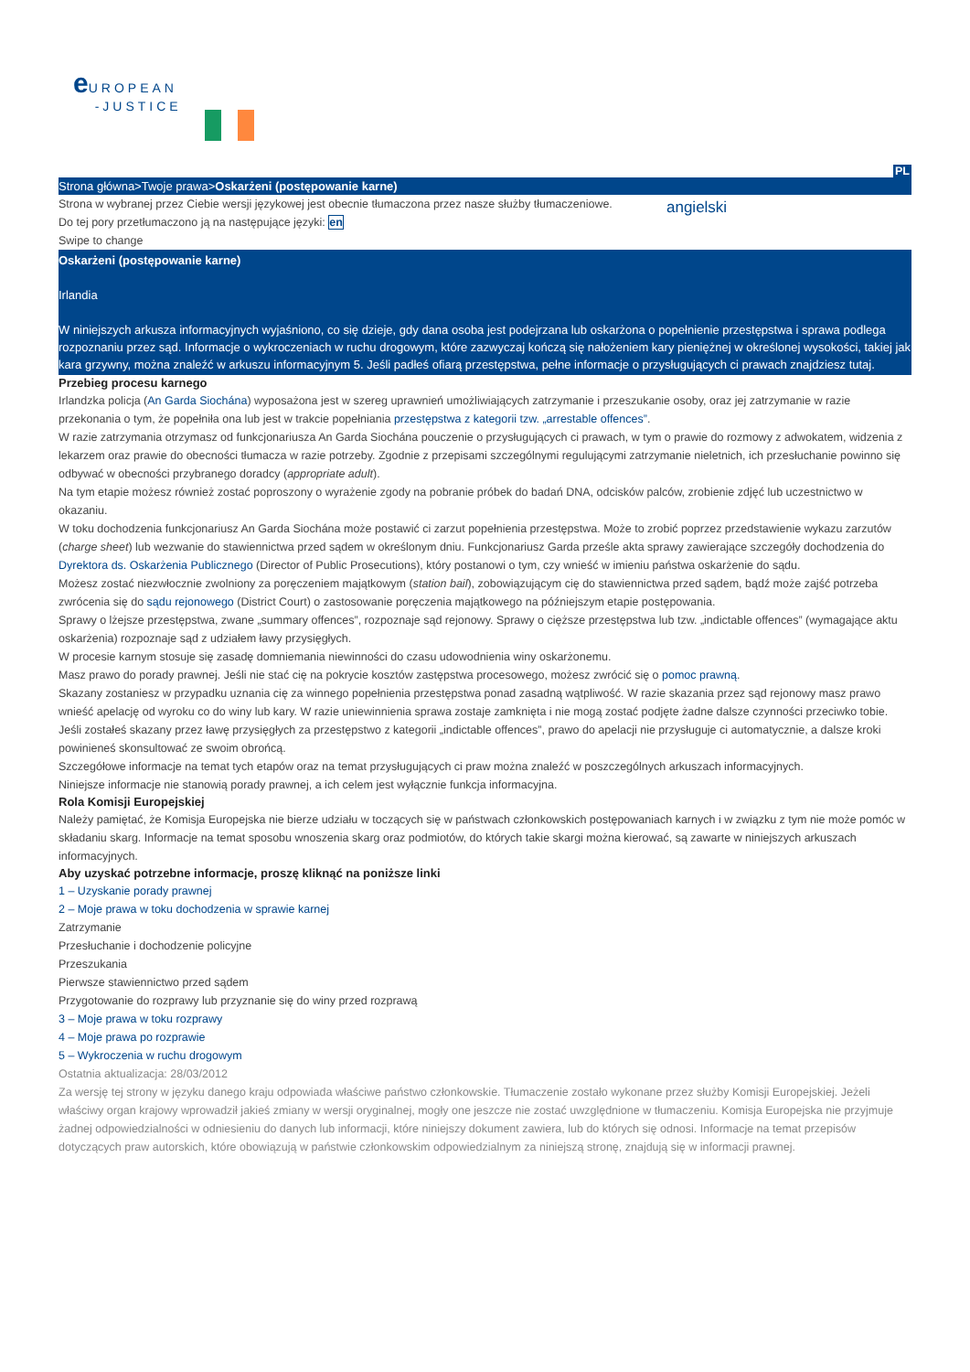e UROPEAN
-JUSTICE
PL
Strona główna>Twoje prawa>Oskarżeni (postępowanie karne)
Strona w wybranej przez Ciebie wersji językowej jest obecnie tłumaczona przez nasze służby tłumaczeniowe.
Do tej pory przetłumaczono ją na następujące języki: en
Swipe to change
angielski
Oskarżeni (postępowanie karne)
Irlandia
W niniejszych arkusza informacyjnych wyjaśniono, co się dzieje, gdy dana osoba jest podejrzana lub oskarżona o popełnienie przestępstwa i sprawa podlega rozpoznaniu przez sąd. Informacje o wykroczeniach w ruchu drogowym, które zazwyczaj kończą się nałożeniem kary pieniężnej w określonej wysokości, takiej jak kara grzywny, można znaleźć w arkuszu informacyjnym 5. Jeśli padłeś ofiarą przestępstwa, pełne informacje o przysługujących ci prawach znajdziesz tutaj.
Przebieg procesu karnego
Irlandzka policja (An Garda Siochána) wyposażona jest w szereg uprawnień umożliwiających zatrzymanie i przeszukanie osoby, oraz jej zatrzymanie w razie przekonania o tym, że popełniła ona lub jest w trakcie popełniania przestępstwa z kategorii tzw. „arrestable offences”.
W razie zatrzymania otrzymasz od funkcjonariusza An Garda Siochána pouczenie o przysługujących ci prawach, w tym o prawie do rozmowy z adwokatem, widzenia z lekarzem oraz prawie do obecności tłumacza w razie potrzeby. Zgodnie z przepisami szczególnymi regulującymi zatrzymanie nieletnich, ich przesłuchanie powinno się odbywać w obecności przybranego doradcy (appropriate adult).
Na tym etapie możesz również zostać poproszony o wyrażenie zgody na pobranie próbek do badań DNA, odcisków palców, zrobienie zdjęć lub uczestnictwo w okazaniu.
W toku dochodzenia funkcjonariusz An Garda Siochána może postawić ci zarzut popełnienia przestępstwa. Może to zrobić poprzez przedstawienie wykazu zarzutów (charge sheet) lub wezwanie do stawiennictwa przed sądem w określonym dniu. Funkcjonariusz Garda prześle akta sprawy zawierające szczegóły dochodzenia do Dyrektora ds. Oskarżenia Publicznego (Director of Public Prosecutions), który postanowi o tym, czy wnieść w imieniu państwa oskarżenie do sądu.
Możesz zostać niezwłocznie zwolniony za poręczeniem majątkowym (station bail), zobowiązującym cię do stawiennictwa przed sądem, bądź może zajść potrzeba zwrócenia się do sądu rejonowego (District Court) o zastosowanie poręczenia majątkowego na późniejszym etapie postępowania.
Sprawy o lżejsze przestępstwa, zwane „summary offences”, rozpoznaje sąd rejonowy. Sprawy o cięższe przestępstwa lub tzw. „indictable offences” (wymagające aktu oskarżenia) rozpoznaje sąd z udziałem ławy przysięgłych.
W procesie karnym stosuje się zasadę domniemania niewinności do czasu udowodnienia winy oskarżonemu.
Masz prawo do porady prawnej. Jeśli nie stać cię na pokrycie kosztów zastępstwa procesowego, możesz zwrócić się o pomoc prawną.
Skazany zostaniesz w przypadku uznania cię za winnego popełnienia przestępstwa ponad zasadną wątpliwość. W razie skazania przez sąd rejonowy masz prawo wnieść apelację od wyroku co do winy lub kary. W razie uniewinnienia sprawa zostaje zamknięta i nie mogą zostać podjęte żadne dalsze czynności przeciwko tobie.
Jeśli zostałeś skazany przez ławę przysięgłych za przestępstwo z kategorii „indictable offences”, prawo do apelacji nie przysługuje ci automatycznie, a dalsze kroki powinieneś skonsultować ze swoim obrońcą.
Szczegółowe informacje na temat tych etapów oraz na temat przysługujących ci praw można znaleźć w poszczególnych arkuszach informacyjnych.
Niniejsze informacje nie stanowią porady prawnej, a ich celem jest wyłącznie funkcja informacyjna.
Rola Komisji Europejskiej
Należy pamiętać, że Komisja Europejska nie bierze udziału w toczących się w państwach członkowskich postępowaniach karnych i w związku z tym nie może pomóc w składaniu skarg. Informacje na temat sposobu wnoszenia skarg oraz podmiotów, do których takie skargi można kierować, są zawarte w niniejszych arkuszach informacyjnych.
Aby uzyskać potrzebne informacje, proszę kliknąć na poniższe linki
1 – Uzyskanie porady prawnej
2 – Moje prawa w toku dochodzenia w sprawie karnej
Zatrzymanie
Przesłuchanie i dochodzenie policyjne
Przeszukania
Pierwsze stawiennictwo przed sądem
Przygotowanie do rozprawy lub przyznanie się do winy przed rozprawą
3 – Moje prawa w toku rozprawy
4 – Moje prawa po rozprawie
5 – Wykroczenia w ruchu drogowym
Ostatnia aktualizacja: 28/03/2012
Za wersję tej strony w języku danego kraju odpowiada właściwe państwo członkowskie. Tłumaczenie zostało wykonane przez służby Komisji Europejskiej. Jeżeli właściwy organ krajowy wprowadził jakieś zmiany w wersji oryginalnej, mogły one jeszcze nie zostać uwzględnione w tłumaczeniu. Komisja Europejska nie przyjmuje żadnej odpowiedzialności w odniesieniu do danych lub informacji, które niniejszy dokument zawiera, lub do których się odnosi. Informacje na temat przepisów dotyczących praw autorskich, które obowiązują w państwie członkowskim odpowiedzialnym za niniejszą stronę, znajdują się w informacji prawnej.